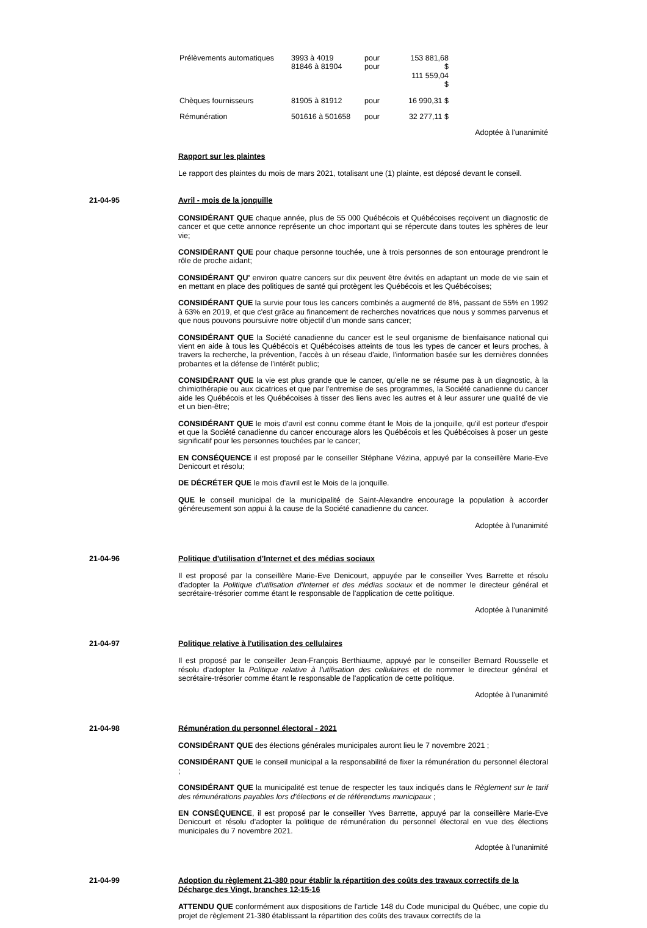| Prélèvements automatiques | 3993 à 4019 81846 à 81904 | pour pour | 153 881,68 $ 111 559,04 $ |
| Chèques fournisseurs | 81905 à 81912 | pour | 16 990,31 $ |
| Rémunération | 501616 à 501658 | pour | 32 277,11 $ |
Adoptée à l'unanimité
Rapport sur les plaintes
Le rapport des plaintes du mois de mars 2021, totalisant une (1) plainte, est déposé devant le conseil.
21-04-95 Avril - mois de la jonquille
CONSIDÉRANT QUE chaque année, plus de 55 000 Québécois et Québécoises reçoivent un diagnostic de cancer et que cette annonce représente un choc important qui se répercute dans toutes les sphères de leur vie;
CONSIDÉRANT QUE pour chaque personne touchée, une à trois personnes de son entourage prendront le rôle de proche aidant;
CONSIDÉRANT QU' environ quatre cancers sur dix peuvent être évités en adaptant un mode de vie sain et en mettant en place des politiques de santé qui protègent les Québécois et les Québécoises;
CONSIDÉRANT QUE la survie pour tous les cancers combinés a augmenté de 8%, passant de 55% en 1992 à 63% en 2019, et que c'est grâce au financement de recherches novatrices que nous y sommes parvenus et que nous pouvons poursuivre notre objectif d'un monde sans cancer;
CONSIDÉRANT QUE la Société canadienne du cancer est le seul organisme de bienfaisance national qui vient en aide à tous les Québécois et Québécoises atteints de tous les types de cancer et leurs proches, à travers la recherche, la prévention, l'accès à un réseau d'aide, l'information basée sur les dernières données probantes et la défense de l'intérêt public;
CONSIDÉRANT QUE la vie est plus grande que le cancer, qu'elle ne se résume pas à un diagnostic, à la chimiothérapie ou aux cicatrices et que par l'entremise de ses programmes, la Société canadienne du cancer aide les Québécois et les Québécoises à tisser des liens avec les autres et à leur assurer une qualité de vie et un bien-être;
CONSIDÉRANT QUE le mois d'avril est connu comme étant le Mois de la jonquille, qu'il est porteur d'espoir et que la Société canadienne du cancer encourage alors les Québécois et les Québécoises à poser un geste significatif pour les personnes touchées par le cancer;
EN CONSÉQUENCE il est proposé par le conseiller Stéphane Vézina, appuyé par la conseillère Marie-Eve Denicourt et résolu;
DE DÉCRÉTER QUE le mois d'avril est le Mois de la jonquille.
QUE le conseil municipal de la municipalité de Saint-Alexandre encourage la population à accorder généreusement son appui à la cause de la Société canadienne du cancer.
Adoptée à l'unanimité
21-04-96 Politique d'utilisation d'Internet et des médias sociaux
Il est proposé par la conseillère Marie-Eve Denicourt, appuyée par le conseiller Yves Barrette et résolu d'adopter la Politique d'utilisation d'Internet et des médias sociaux et de nommer le directeur général et secrétaire-trésorier comme étant le responsable de l'application de cette politique.
Adoptée à l'unanimité
21-04-97 Politique relative à l'utilisation des cellulaires
Il est proposé par le conseiller Jean-François Berthiaume, appuyé par le conseiller Bernard Rousselle et résolu d'adopter la Politique relative à l'utilisation des cellulaires et de nommer le directeur général et secrétaire-trésorier comme étant le responsable de l'application de cette politique.
Adoptée à l'unanimité
21-04-98 Rémunération du personnel électoral - 2021
CONSIDÉRANT QUE des élections générales municipales auront lieu le 7 novembre 2021 ;
CONSIDÉRANT QUE le conseil municipal a la responsabilité de fixer la rémunération du personnel électoral ;
CONSIDÉRANT QUE la municipalité est tenue de respecter les taux indiqués dans le Règlement sur le tarif des rémunérations payables lors d'élections et de référendums municipaux ;
EN CONSÉQUENCE, il est proposé par le conseiller Yves Barrette, appuyé par la conseillère Marie-Eve Denicourt et résolu d'adopter la politique de rémunération du personnel électoral en vue des élections municipales du 7 novembre 2021.
Adoptée à l'unanimité
21-04-99 Adoption du règlement 21-380 pour établir la répartition des coûts des travaux correctifs de la Décharge des Vingt, branches 12-15-16
ATTENDU QUE conformément aux dispositions de l'article 148 du Code municipal du Québec, une copie du projet de règlement 21-380 établissant la répartition des coûts des travaux correctifs de la